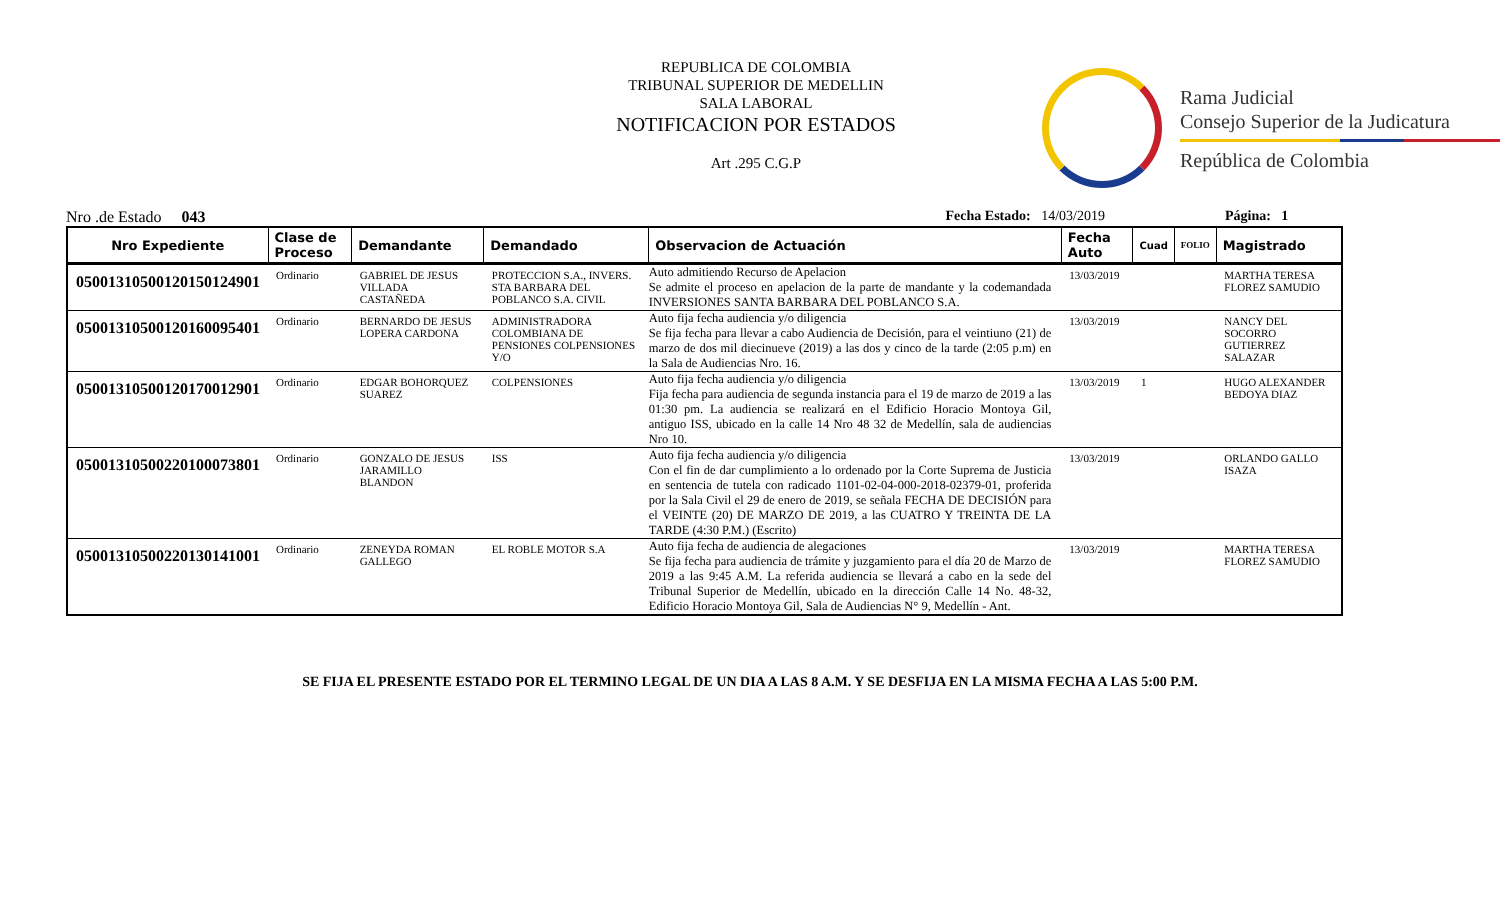REPUBLICA DE COLOMBIA
TRIBUNAL SUPERIOR DE MEDELLIN
SALA LABORAL
NOTIFICACION POR ESTADOS
Art .295 C.G.P
Rama Judicial
Consejo Superior de la Judicatura
República de Colombia
Nro .de Estado 043 Fecha Estado: 14/03/2019 Página: 1
| Nro Expediente | Clase de Proceso | Demandante | Demandado | Observacion de Actuación | Fecha Auto | Cuad | FOLIO | Magistrado |
| --- | --- | --- | --- | --- | --- | --- | --- | --- |
| 05001310500120150124901 | Ordinario | GABRIEL DE JESUS VILLADA CASTAÑEDA | PROTECCION S.A., INVERS. STA BARBARA DEL POBLANCO S.A. CIVIL | Auto admitiendo Recurso de Apelacion Se admite el proceso en apelacion de la parte de mandante y la codemandada INVERSIONES SANTA BARBARA DEL POBLANCO S.A. | 13/03/2019 | | | MARTHA TERESA FLOREZ SAMUDIO |
| 05001310500120160095401 | Ordinario | BERNARDO DE JESUS LOPERA CARDONA | ADMINISTRADORA COLOMBIANA DE PENSIONES COLPENSIONES Y/O | Auto fija fecha audiencia y/o diligencia Se fija fecha para llevar a cabo Audiencia de Decisión, para el veintiuno (21) de marzo de dos mil diecinueve (2019) a las dos y cinco de la tarde (2:05 p.m) en la Sala de Audiencias Nro. 16. | 13/03/2019 | | | NANCY DEL SOCORRO GUTIERREZ SALAZAR |
| 05001310500120170012901 | Ordinario | EDGAR BOHORQUEZ SUAREZ | COLPENSIONES | Auto fija fecha audiencia y/o diligencia Fija fecha para audiencia de segunda instancia para el 19 de marzo de 2019 a las 01:30 pm. La audiencia se realizará en el Edificio Horacio Montoya Gil, antiguo ISS, ubicado en la calle 14 Nro 48 32 de Medellín, sala de audiencias Nro 10. | 13/03/2019 | 1 | | HUGO ALEXANDER BEDOYA DIAZ |
| 05001310500220100073801 | Ordinario | GONZALO DE JESUS JARAMILLO BLANDON | ISS | Auto fija fecha audiencia y/o diligencia Con el fin de dar cumplimiento a lo ordenado por la Corte Suprema de Justicia en sentencia de tutela con radicado 1101-02-04-000-2018-02379-01, proferida por la Sala Civil el 29 de enero de 2019, se señala FECHA DE DECISIÓN para el VEINTE (20) DE MARZO DE 2019, a las CUATRO Y TREINTA DE LA TARDE (4:30 P.M.) (Escrito) | 13/03/2019 | | | ORLANDO GALLO ISAZA |
| 05001310500220130141001 | Ordinario | ZENEYDA ROMAN GALLEGO | EL ROBLE MOTOR S.A | Auto fija fecha de audiencia de alegaciones Se fija fecha para audiencia de trámite y juzgamiento para el día 20 de Marzo de 2019 a las 9:45 A.M. La referida audiencia se llevará a cabo en la sede del Tribunal Superior de Medellín, ubicado en la dirección Calle 14 No. 48-32, Edificio Horacio Montoya Gil, Sala de Audiencias N° 9, Medellín - Ant. | 13/03/2019 | | | MARTHA TERESA FLOREZ SAMUDIO |
SE FIJA EL PRESENTE ESTADO POR EL TERMINO LEGAL DE UN DIA A LAS 8 A.M. Y SE DESFIJA EN LA MISMA FECHA A LAS 5:00 P.M.